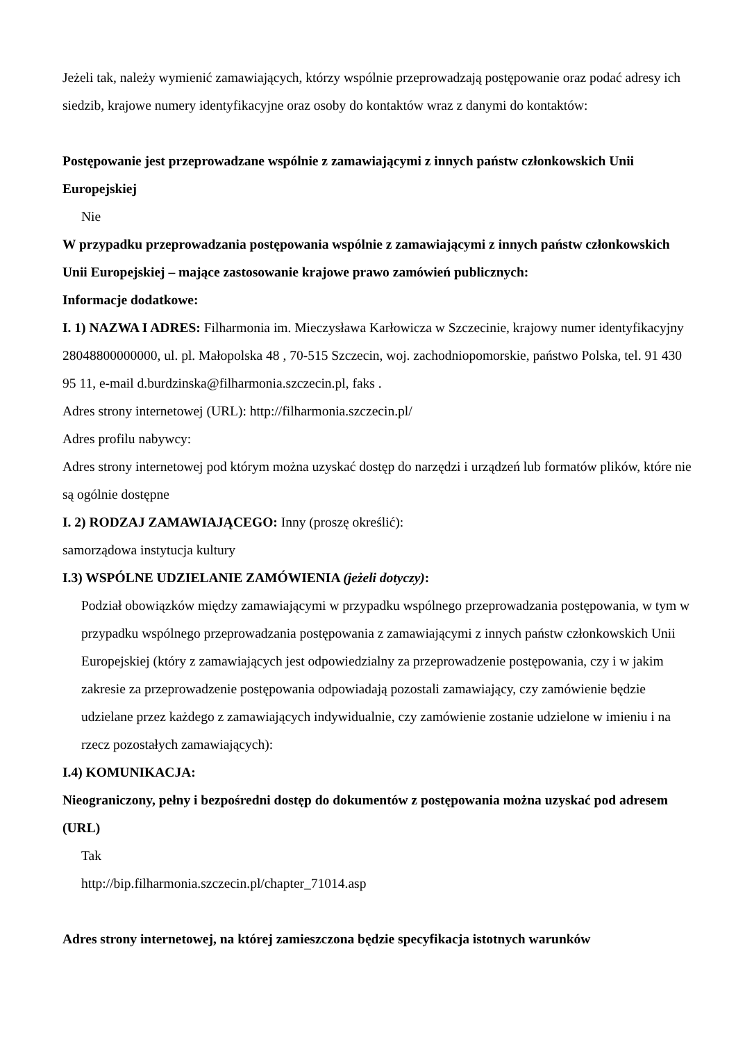Jeżeli tak, należy wymienić zamawiających, którzy wspólnie przeprowadzają postępowanie oraz podać adresy ich siedzib, krajowe numery identyfikacyjne oraz osoby do kontaktów wraz z danymi do kontaktów:
Postępowanie jest przeprowadzane wspólnie z zamawiającymi z innych państw członkowskich Unii Europejskiej
Nie
W przypadku przeprowadzania postępowania wspólnie z zamawiającymi z innych państw członkowskich Unii Europejskiej – mające zastosowanie krajowe prawo zamówień publicznych:
Informacje dodatkowe:
I. 1) NAZWA I ADRES: Filharmonia im. Mieczysława Karłowicza w Szczecinie, krajowy numer identyfikacyjny 28048800000000, ul. pl. Małopolska 48 , 70-515 Szczecin, woj. zachodniopomorskie, państwo Polska, tel. 91 430 95 11, e-mail d.burdzinska@filharmonia.szczecin.pl, faks .
Adres strony internetowej (URL): http://filharmonia.szczecin.pl/
Adres profilu nabywcy:
Adres strony internetowej pod którym można uzyskać dostęp do narzędzi i urządzeń lub formatów plików, które nie są ogólnie dostępne
I. 2) RODZAJ ZAMAWIAJĄCEGO: Inny (proszę określić):
samorządowa instytucja kultury
I.3) WSPÓLNE UDZIELANIE ZAMÓWIENIA (jeżeli dotyczy):
Podział obowiązków między zamawiającymi w przypadku wspólnego przeprowadzania postępowania, w tym w przypadku wspólnego przeprowadzania postępowania z zamawiającymi z innych państw członkowskich Unii Europejskiej (który z zamawiających jest odpowiedzialny za przeprowadzenie postępowania, czy i w jakim zakresie za przeprowadzenie postępowania odpowiadają pozostali zamawiający, czy zamówienie będzie udzielane przez każdego z zamawiających indywidualnie, czy zamówienie zostanie udzielone w imieniu i na rzecz pozostałych zamawiających):
I.4) KOMUNIKACJA:
Nieograniczony, pełny i bezpośredni dostęp do dokumentów z postępowania można uzyskać pod adresem (URL)
Tak
http://bip.filharmonia.szczecin.pl/chapter_71014.asp
Adres strony internetowej, na której zamieszczona będzie specyfikacja istotnych warunków